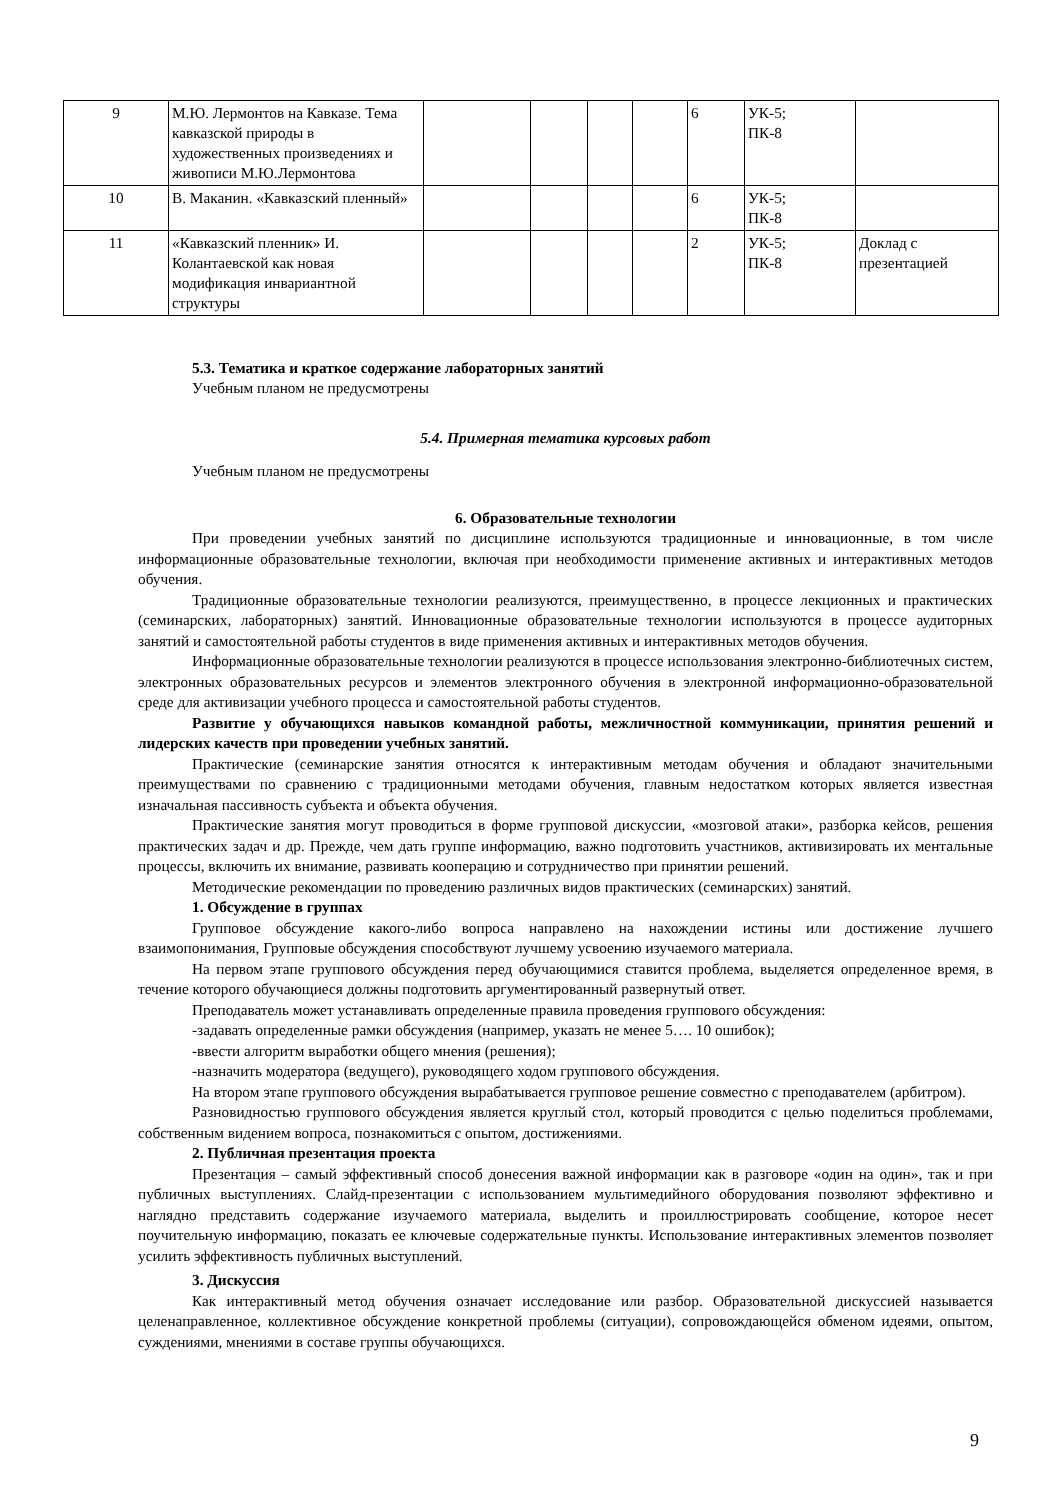| 9 | М.Ю. Лермонтов на Кавказе. Тема кавказской природы в художественных произведениях и живописи М.Ю.Лермонтова | | | | | 6 | УК-5; ПК-8 | |
| 10 | В. Маканин. «Кавказский пленный» | | | | | 6 | УК-5; ПК-8 | |
| 11 | «Кавказский пленник» И. Колантаевской как новая модификация инвариантной структуры | | | | | 2 | УК-5; ПК-8 | Доклад с презентацией |
5.3. Тематика и краткое содержание лабораторных занятий
Учебным планом не предусмотрены
5.4. Примерная тематика курсовых работ
Учебным планом не предусмотрены
6. Образовательные технологии
При проведении учебных занятий по дисциплине используются традиционные и инновационные, в том числе информационные образовательные технологии, включая при необходимости применение активных и интерактивных методов обучения.
Традиционные образовательные технологии реализуются, преимущественно, в процессе лекционных и практических (семинарских, лабораторных) занятий. Инновационные образовательные технологии используются в процессе аудиторных занятий и самостоятельной работы студентов в виде применения активных и интерактивных методов обучения.
Информационные образовательные технологии реализуются в процессе использования электронно-библиотечных систем, электронных образовательных ресурсов и элементов электронного обучения в электронной информационно-образовательной среде для активизации учебного процесса и самостоятельной работы студентов.
Развитие у обучающихся навыков командной работы, межличностной коммуникации, принятия решений и лидерских качеств при проведении учебных занятий.
Практические (семинарские занятия относятся к интерактивным методам обучения и обладают значительными преимуществами по сравнению с традиционными методами обучения, главным недостатком которых является известная изначальная пассивность субъекта и объекта обучения.
Практические занятия могут проводиться в форме групповой дискуссии, «мозговой атаки», разборка кейсов, решения практических задач и др. Прежде, чем дать группе информацию, важно подготовить участников, активизировать их ментальные процессы, включить их внимание, развивать кооперацию и сотрудничество при принятии решений.
Методические рекомендации по проведению различных видов практических (семинарских) занятий.
1. Обсуждение в группах
Групповое обсуждение какого-либо вопроса направлено на нахождении истины или достижение лучшего взаимопонимания, Групповые обсуждения способствуют лучшему усвоению изучаемого материала.
На первом этапе группового обсуждения перед обучающимися ставится проблема, выделяется определенное время, в течение которого обучающиеся должны подготовить аргументированный развернутый ответ.
Преподаватель может устанавливать определенные правила проведения группового обсуждения:
-задавать определенные рамки обсуждения (например, указать не менее 5…. 10 ошибок);
-ввести алгоритм выработки общего мнения (решения);
-назначить модератора (ведущего), руководящего ходом группового обсуждения.
На втором этапе группового обсуждения вырабатывается групповое решение совместно с преподавателем (арбитром).
Разновидностью группового обсуждения является круглый стол, который проводится с целью поделиться проблемами, собственным видением вопроса, познакомиться с опытом, достижениями.
2. Публичная презентация проекта
Презентация – самый эффективный способ донесения важной информации как в разговоре «один на один», так и при публичных выступлениях. Слайд-презентации с использованием мультимедийного оборудования позволяют эффективно и наглядно представить содержание изучаемого материала, выделить и проиллюстрировать сообщение, которое несет поучительную информацию, показать ее ключевые содержательные пункты. Использование интерактивных элементов позволяет усилить эффективность публичных выступлений.
3. Дискуссия
Как интерактивный метод обучения означает исследование или разбор. Образовательной дискуссией называется целенаправленное, коллективное обсуждение конкретной проблемы (ситуации), сопровождающейся обменом идеями, опытом, суждениями, мнениями в составе группы обучающихся.
9